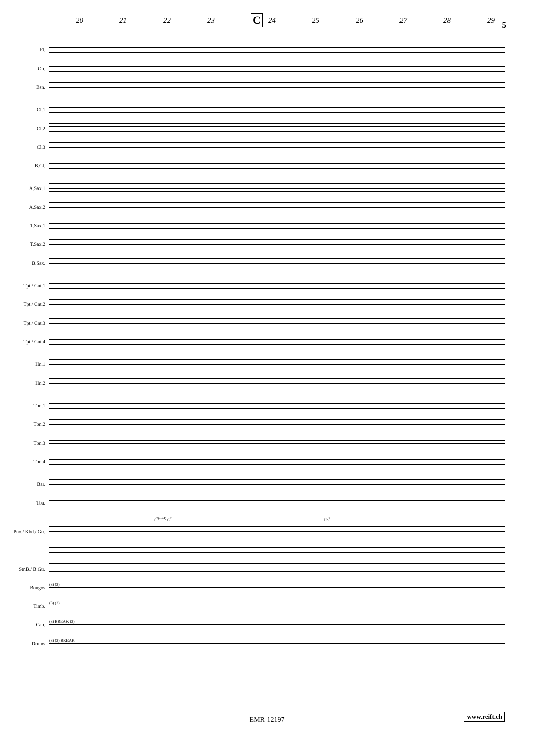5
20 21 22 23 C 24 25 26 27 28 29
Fl.
Ob.
Bsn.
Cl.1
Cl.2
Cl.3
B.Cl.
A.Sax.1
A.Sax.2
T.Sax.1
T.Sax.2
B.Sax.
Tpt./ Cnt.1
Tpt./ Cnt.2
Tpt./ Cnt.3
Tpt./ Cnt.4
Hn.1
Hn.2
Tbn.1
Tbn.2
Tbn.3
Tbn.4
Bar.
Tba.
C<sup>7(sus4)</sup> C<sup>7</sup> Db<sup>7</sup>
Pno./ Kbd./ Gtr.
Str.B./ B.Gtr.
Bongos
(3) (2)
Timb.
(3) (2)
Cab.
(3) BREAK (2)
Drums
(3) (2) BREAK
EMR 12197
www.reift.ch